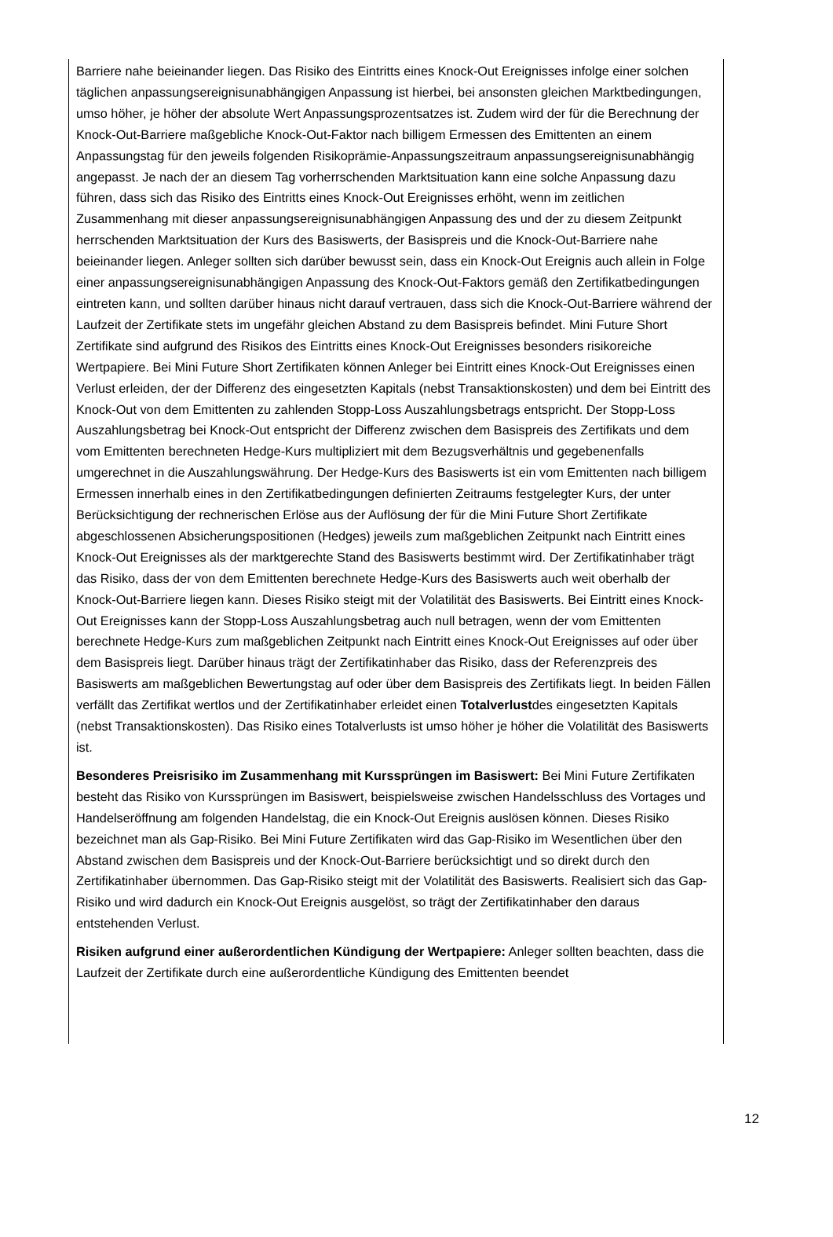Barriere nahe beieinander liegen. Das Risiko des Eintritts eines Knock-Out Ereignisses infolge einer solchen täglichen anpassungsereignisunabhängigen Anpassung ist hierbei, bei ansonsten gleichen Marktbedingungen, umso höher, je höher der absolute Wert Anpassungsprozentsatzes ist. Zudem wird der für die Berechnung der Knock-Out-Barriere maßgebliche Knock-Out-Faktor nach billigem Ermessen des Emittenten an einem Anpassungstag für den jeweils folgenden Risikoprämie-Anpassungszeitraum anpassungsereignisunabhängig angepasst. Je nach der an diesem Tag vorherrschenden Marktsituation kann eine solche Anpassung dazu führen, dass sich das Risiko des Eintritts eines Knock-Out Ereignisses erhöht, wenn im zeitlichen Zusammenhang mit dieser anpassungsereignisunabhängigen Anpassung des und der zu diesem Zeitpunkt herrschenden Marktsituation der Kurs des Basiswerts, der Basispreis und die Knock-Out-Barriere nahe beieinander liegen. Anleger sollten sich darüber bewusst sein, dass ein Knock-Out Ereignis auch allein in Folge einer anpassungsereignisunabhängigen Anpassung des Knock-Out-Faktors gemäß den Zertifikatbedingungen eintreten kann, und sollten darüber hinaus nicht darauf vertrauen, dass sich die Knock-Out-Barriere während der Laufzeit der Zertifikate stets im ungefähr gleichen Abstand zu dem Basispreis befindet. Mini Future Short Zertifikate sind aufgrund des Risikos des Eintritts eines Knock-Out Ereignisses besonders risikoreiche Wertpapiere. Bei Mini Future Short Zertifikaten können Anleger bei Eintritt eines Knock-Out Ereignisses einen Verlust erleiden, der der Differenz des eingesetzten Kapitals (nebst Transaktionskosten) und dem bei Eintritt des Knock-Out von dem Emittenten zu zahlenden Stopp-Loss Auszahlungsbetrags entspricht. Der Stopp-Loss Auszahlungsbetrag bei Knock-Out entspricht der Differenz zwischen dem Basispreis des Zertifikats und dem vom Emittenten berechneten Hedge-Kurs multipliziert mit dem Bezugsverhältnis und gegebenenfalls umgerechnet in die Auszahlungswährung. Der Hedge-Kurs des Basiswerts ist ein vom Emittenten nach billigem Ermessen innerhalb eines in den Zertifikatbedingungen definierten Zeitraums festgelegter Kurs, der unter Berücksichtigung der rechnerischen Erlöse aus der Auflösung der für die Mini Future Short Zertifikate abgeschlossenen Absicherungspositionen (Hedges) jeweils zum maßgeblichen Zeitpunkt nach Eintritt eines Knock-Out Ereignisses als der marktgerechte Stand des Basiswerts bestimmt wird. Der Zertifikatinhaber trägt das Risiko, dass der von dem Emittenten berechnete Hedge-Kurs des Basiswerts auch weit oberhalb der Knock-Out-Barriere liegen kann. Dieses Risiko steigt mit der Volatilität des Basiswerts. Bei Eintritt eines Knock-Out Ereignisses kann der Stopp-Loss Auszahlungsbetrag auch null betragen, wenn der vom Emittenten berechnete Hedge-Kurs zum maßgeblichen Zeitpunkt nach Eintritt eines Knock-Out Ereignisses auf oder über dem Basispreis liegt. Darüber hinaus trägt der Zertifikatinhaber das Risiko, dass der Referenzpreis des Basiswerts am maßgeblichen Bewertungstag auf oder über dem Basispreis des Zertifikats liegt. In beiden Fällen verfällt das Zertifikat wertlos und der Zertifikatinhaber erleidet einen Totalverlustdes eingesetzten Kapitals (nebst Transaktionskosten). Das Risiko eines Totalverlusts ist umso höher je höher die Volatilität des Basiswerts ist.
Besonderes Preisrisiko im Zusammenhang mit Kurssprüngen im Basiswert: Bei Mini Future Zertifikaten besteht das Risiko von Kurssprüngen im Basiswert, beispielsweise zwischen Handelsschluss des Vortages und Handelseröffnung am folgenden Handelstag, die ein Knock-Out Ereignis auslösen können. Dieses Risiko bezeichnet man als Gap-Risiko. Bei Mini Future Zertifikaten wird das Gap-Risiko im Wesentlichen über den Abstand zwischen dem Basispreis und der Knock-Out-Barriere berücksichtigt und so direkt durch den Zertifikatinhaber übernommen. Das Gap-Risiko steigt mit der Volatilität des Basiswerts. Realisiert sich das Gap-Risiko und wird dadurch ein Knock-Out Ereignis ausgelöst, so trägt der Zertifikatinhaber den daraus entstehenden Verlust.
Risiken aufgrund einer außerordentlichen Kündigung der Wertpapiere: Anleger sollten beachten, dass die Laufzeit der Zertifikate durch eine außerordentliche Kündigung des Emittenten beendet
12